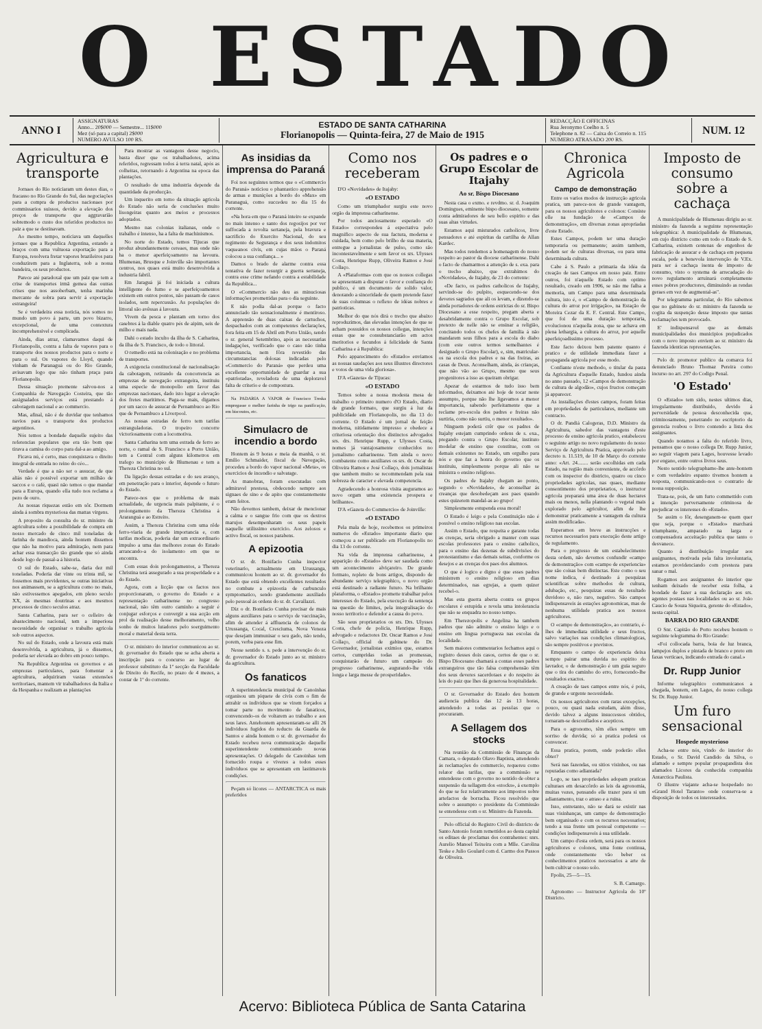O ESTADO
ANNO I
ASSIGNATURAS
Anno... 20$000 — Semestre... 11$000
Mez (só para a capital) 2$000
NUMERO AVULSO 100 RS.
ESTADO DE SANTA CATHARINA
Florianopolis — Quinta-feira, 27 de Maio de 1915
REDACÇÃO E OFFICINAS
Rua Jeronymo Coelho n. 5
Telephone n. 82 — Caixa do Correio n. 115
NUMERO ATRASADO 200 RS.
NUM. 12
Agricultura e transporte
Jornaes do Rio noticiaram um destes dias, o fracasso no Rio Grande do Sul, das negociações para a compra de productos nacionaes por commissarios suissos, devido a elevação dos preços de transporte que aggravarião sobremodo o custo dos referidos productos no paiz a que se destinavam.
Ao mesmo tempo, noticiava um daquelles jornaes que a Republica Argentina, estando a braços com uma vultuosa exportação para a Europa, resolvera fretar vapores brazileiros para conduzirem para a Inglaterra, sob a nossa bandeira, os seus productos.
Parece até paradoxal que um paiz que tem a crise de transportes irmã gemea das outras crises que nos assoberbam, tenha marinha mercante de sobra para servir á exportação estrangeira!
Se é verdadeira essa noticia, nós somos no mundo um povo á parte, um povo bizarro, excepcional, de uma contextura incomprehensivel e complicada.
Ainda, dias atraz, clamavamos daqui de Florianopolis, contra a falta de vapores para o transporte dos nossos productos para o norte e para o sul. Os vapores do Lloyd, quando vinham de Paranaguá ou do Rio Grande, avisavam logo que não tinham praça para Florianopolis.
Dessa situação premente salvou-nos a Companhia de Navegação Costeira, que tão assignalados serviços está prestando á cabotagem nacional e ao commercio.
Mas, afinal, não é de duvidar que tenhamos navios para o transporte dos productos argentinos.
Nós temos a bondade daquelle sujeito das referencias populares que era tão bom que tirava a camisa do corpo para dal-a ao amigo.
Ficava nú, é certo, mas conquistava o direito integral de entrada no reino do céo...
Verdade é que a não ser o assucar, de que aliás não é possivel exportar um milhão de saccos e o café, quasi não temos o que mandar para a Europa, quando ella tudo nos reclama a pezo de ouro.
As nossas riquezas estão em sôr. Dormem ainda á sombra mysteriosa das mattas virgens.
A proposito da consulta do sr. ministro da agricultura sobre a possibilidade de compra em nosso mercado de cinco mil toneladas de farinha de mandioca, ainda hontem dissemos que não ha motivo para admiração, nem para achar essa transacção tão grande que só ainda desde logo de passal-a á historia.
O sul do Estado, sabe-se, daria dez mil toneladas. Poderia dar vinte ou trinta mil, se fossemos mais previdentes, se outras iniciativas nos animassem, se a agricultura como no mais, não estivessemos apegados, em pleno seculo XX, ás mesmas doutrinas e aos mesmos processos de cinco seculos atraz.
Santa Catharina, para ser o celleiro de abastecimento nacional, tem a imperiosa necessidade de organisar o trabalho agricola sob outros aspectos.
No sul do Estado, onde a lavoura está mais desenvolvida, a agricultura, já o dissemos, poderia ser elevada ao dobro em pouco tempo.
Na Republica Argentina os governos e as emprezas particulares, para fomentar a agricultura, adquiriram vastas extensões territoriaes, mantem vir trabalhadores da Italia e da Hespanha e realizam as plantações
Para mostrar as vantagens desse negocio, basta dizer que os trabalhadores, acima referidos, regressam todos á terra natal, após as colheitas, retornando á Argentina na epoca das plantações.
O resultado de uma industria depende da quantidade da producção.
Um inquerito em torno da situação agricola do Estado não seria de conclusões muito lisongeiras quanto aos meios e processos adoptados.
Mesmo nas colonias italianas, onde o trabalho é intenso, ha a falta de machinismos.
No norte do Estado, temos Tijucas que produz abundantemente cereaes, mas onde não ha o menor aperfeiçoamento na lavoura. Blumenau, Brusque e Joinville são importantes centros, nos quaes está muito desenvolvida a industria fabril.
Em Jaraguá já foi iniciada a cultura intelligente do fumo e se aperfeiçoamentos existem em outros pontos, não passam de casos isolados, sem repercussão. As populações do littoral são avêssas á lavoura.
Vivem da pesca e plantam em torno dos casebres á la diable quatro pés de aipim, seis de milho e mais nada.
Dahi o estado inculto da ilha de S. Catharina, da ilha de S. Francisco, de todo o littoral.
O remedio está na colonisação e no problema de transportes.
A exigencia constitucional de nacionalisação da cabotagem, retirando da concorrencia as emprezas de navegação extrangeira, instituiu uma especie de monopolio em favor das emprezas nacionaes, dado isto lugar a elevação dos fretes maritimos. Paga-se mais, digamos por um sacco de assucar de Pernambuco ao Rio que de Pernambuco a Liverpool.
As nossas estradas de ferro tem tarifas estrangulado­ras. O tropeiro concorre victoriosamente com a locomotiva.
Santa Catharina tem uma estrada de ferro ao norte, o ramal de S. Francisco a Porto União, tem a Central com alguns kilometros em trafego no municipio de Blumenau e tem a Thereza Christina no sul.
Da ligação dessas estradas e do seu avanço, em penetração para o interior, depende o futuro do Estado.
Parece-nos que o problema de mais actualidade, de urgencia mais palpitante, é o prolongamento da Thereza Christina á Araranguá e ao Estreito.
Assim, a Thereza Christina com uma rêde ferro-viaria de grande importancia e, com tarifas modicas, poderia dar um extraordinario impulso a uma das melhores zonas do Estado arrancando-a do isolamento em que se encontra.
Com essas dois prolongamentos, a Thereza Christina terá assegurado a sua prosperidade e a do Estado.
Agora, com a licção que os factos nos proporcionaram, o governo do Estado e a representação catharinense no congresso nacional, não têm outro caminho a seguir é conjugar esforços e convergir a sua acção em prol da realisação desse melhoramento, velho sonho de muitos lutadores pelo soerguimento moral e material desta terra.
O sr. ministro do interior communicou ao sr. dr. governador do Estado que se acha aberta a inscripção para o concurso ao lugar de professor substituto da 1ª secção da Faculdade de Direito do Recife, no prazo de 4 mezes, a contar de 1º do corrente.
As insidias da imprensa do Paraná
Foi nos seguintes termos que o «Commercio do Paraná» noticiou o phantastico apprehensão de armas e munições a bordo do «Max» em Paranaguá, como succedeu no dia 15 do corrente.
«Na hora em que o Paraná inteiro se expande no mais intenso e santo dos regosijos por ver suffocada a revolta sertaneja, pela bravura e sacrificio do Exercito Nacional, do seu regimento de Segurança e dos seus indomitos vaqueanos civis, em cujas mãos o Paraná colocou a sua confiança... »
Damos o brado de alarme contra essa tentativa de fazer resurgir a guerra sertaneja, contra esse crime nefando contra a estabilidade da Republica...
O «Commercio não deu as minuciosas informações promettidas para o dia seguinte.
E não podia dal-as porque o facto annunciado tão sensacionalmente é mentiroso. A apprensão de duas caixas de cartuchos, despachados com as competentes declarações, fora feita em 15 de Abril em Porto União, sendo o sr. general Setembrino, após as necessarias indagações, verificado que o caso não tinha importancia, nem fôra revestido das circumstancias dolosas indicadas pelo «Commercio do Paraná» que perdeu uma excellente opportunidade de guardar a sua «patriotada», reveladora de uma deploravel falta de criterio e de compostura.
Na PADARIA A VAPOR de Francisco Treska empregasse o melhor farinha de trigo na panificação, em biscoutos, etc.
Simulacro de incendio a bordo
Hontem ás 9 horas e meia da manhã, o sr. Emilio Schmaider, fiscal de Navegação, procedeu a bordo do vapor nacional «Meta», os exercicios de incendio e salvatage.
As manobras, foram executadas com admiravel prestesa, obdecendo sempre aos signaes de sino e de apito que constantemente eram feitos.
Não devemos tambem, deixar de mencionar a calma e o sangue frio com que os dextros marujos desempenharam os seus papeis naquelle utilissimo exercicio. Aos zelosos e activo fiscal, os nossos parabens.
A epizootia
O sr. dr. Bonifacio Cunha inspector veterinario, actualmente em Urussanga, communicou hontem ao sr. dr. governador do Estado que está obtendo excellentes resultados no combate a epizootia de carbunculo symptomatico, sendo grandemente auxiliado pelo pessoal ás ordens do sr. dr. Cavallazzi.
Diz o dr. Bonifacio Cunha precisar de mais alguns auxiliares para o serviço de vaccinação, afim de attender á affluencia de colonos de Urussanga, Cocal, Cresciuma, Nova Veneza que desejam immunisar o seu gado, não tendo, porem, verba para esse fim.
Nesse sentido s. s. pede a intervenção do sr. dr. governador do Estado junto ao sr. ministro da agricultura.
Os fanaticos
A superintendencia municipal de Canoinhas organisou um piquete de civis com o fim de attrahir os individuos que se virem forçados a tomar parte no movimento de fanaticos, convencendo-os de voltarem ao trabalho e aos seus lares. Antehontem apresentaram-se alli 26 individuos fugidos do reducto da Guarda de Santos e ainda hontem o sr. dr. governador do Estado recebeu nova communicação daquelle superintendente communicando novas apresentações. O delegado de Canoinhas tem fornecido roupa e viveres a todos esses individuos que se apresentam em lastimaveis condições.
Peçam só licores — ANTARCTICA os mais preferidos
Como nos receberam
D'O «Novidades» de Itajahy:
«O ESTADO
Como um triumphador surgiu este novo orgão da imprensa catharinense.
Por todos anciosamente esperado «O Estado» correspondeu á espectativa pelo magnifico aspecto de sua factura, moderna e cuidada, bem como pelo brilho de sua materia, entregue a jornalistas de pulso, como são incontestavelmente e sem favor os srs. Ulysses Costa, Henrique Rupp, Oliveira Ramos e José Collaço.
A «Plataforma» com que os nossos collegas se apresentam a disputar o favor e confiança do publico, é um documento de solido valor, denotando a sinceridade de quem pretende fazer de suas columnas o reflexo de idéas nobres e patrioticas.
Melhor do que nós dirá o trecho que abaixo reproduzimos, das elevadas intenções de que se acham possuidos os nossos collegas, intenções essas que se consubstanciarão em actos meritorios e fecundos á felicidade de Santa Catharina e á Republica:
Pelo apparecimento do «Estado» enviamos as nossas saudações aos seus illustres directores e votos de uma vida gloriosa».
D'A «Gazeta» de Tijucas:
«O ESTADO
Temos sobre a nossa modesta mesa de trabalho o primeiro numero d'O Estado, diario de grande formato, que surgiu á luz da publicidade em Florianopolis, no dia 13 do corrente. O Estado é um jornal de feição moderna, nitidamente impresso e obedece a criteriosa orientação dos distinctos advogados srs. drs. Henrique Rupp, e Ulysses Costa, nomes já vantajosamente conhecidos no jornalismo catharinense. Tem ainda o novo combatente como auxiliares os srs. dr. Oscar de Oliveira Ramos e José Collaço, dois jornalistas que tambem muito se recommendam pela sua nobreza de caracter e elevada competencia.
Agradecendo a honrosa visita auguramos ao novo orgam uma existencia prospera e brilhante».
D'A «Gazeta do Commercio» de Joinville:
«O ESTADO
Pela mala de hoje, recebemos os primeiros numeros do «Estado» importante diario que começou a ser publicado em Florianopolis no dia 13 do corrente.
Na vida da imprensa catharinense, a apparição do «Estado» deve ser saudada como um acontecimento alviçareiro. De grande formato, repleto de bons artigos, dispondo de abundante serviço telegraphico, o novo orgão está destinado a radiante futuro. Na brilhante plataforma, o «Estado» promette trabalhar pelos interesses do Estado, pela execução da sentença na questão de limites, pela integralisação do nosso territorio e defendor a causa do povo.
São seus proprietarios os srs. Drs. Ulysses Costa, chefe de policia, Henrique Rupp, advogado e redactores Dr. Oscar Ramos e José Collaço, official de gabinete do Dr. Governador, jornalistas eximios que, estamos certos, cumpridas todas as promessas, conquistarão de futuro um campeão do progresso catharinense, augurando-lhe vida longa e larga messe de prosperidade».
Os padres e o Grupo Escolar de Itajahy
Ao sr. Bispo Diocesano
Nesta casa o exmo. e revdmo. sr. d. Joaquim Domingues, eminente bispo diocesano, somente conta admiradores de seu bello espirito e das suas altas virtudes.
Estamos aqui misturados catholicos, livre pensadores e até espiritas da cartilha de Allan Kardec.
Mas todos rendemos a homenagem do nosso respeito ao pastor da diocese catharinense. Dahi o facto de chamarmos a attenção de s. exa. para o trecho abaixo, que extrahimos do «Novidades», de Itajahy, de 23 do corrente:
«De facto, os padres catholicos de Itajahy, servindo-se do pulpito, esquecendo-se dos deveres sagrados que ali os levam, e dizendo-se ainda portadores de ordens estrictas do sr. Bispo Diocesano a esse respeito, pregam aberta e desabridamente contra o Grupo Escolar, sob pretexto de nelle não se ensinar a religião, concitando todos os chefes de familia á não mandarem seus filhos para a escola do diabo (com este outros termos semelhantes é designado o Grupo Escolar), e, sim, matricular-os na escola dos padres e na das freiras, as casas de Deus. Aconselham, ainda, ás crianças, que não vão ao Grupo, mesmo que seus progenitores a isso as queiram obrigar.
Apezar de estarmos de tudo isso bem informados, deixamos até hoje de tocar neste assumpto, porque não lhe ligavamos a menor importancia, sabendo perfeitamente que a reclame pro-escola dos padres e freiras não surtiria, como não surtiu, o menor resultado».
Ninguem poderá crêr que os padres de Itajahy estejam cumprindo ordens de s. exa., pregando contra o Grupo Escolar, instituto modelar de ensino que constitue, com os demais existentes no Estado, um orgulho para nós e que faz a honra do governo que os instituiu, simplesmente porque ali não se ministra o ensino religioso.
Os padres de Itajahy chegam ao ponto, segundo o «Novidades», de aconselhar ás creanças que desobedeçam aos paes quando estes quizerem mandal-as ao grupo!
Simplesmente estupenda essa moral!
O Estado é leigo e pela Constituição não é possivel o ensino religioso nas escolas.
Assim o Estado, que respeita e garante todas as crenças, seria obrigado a manter com suas escolas professores para o ensino catholico, para o ensino das dezenas de subdivisões do protestantismo e das demais seitas, conforme os desejos e as crenças dos paes dos alumnos.
O que é logico e digno é que esses padres ministrem o ensino religioso em dias determinados, nas egrejas, a quem quizer recebel-o.
Mas esta guerra aberta contra os grupos escolares é estupida e revela uma intolerancia que não se enquadra no nosso tempo.
Em Therezopolis e Angelina ha tambem padres que não admitte o ensino leigo e o ensino em lingua portugueza nas escolas da localidade.
Sem maiores commentarios fechamos aqui o registro desses dois casos, certos de que o sr. Bispo Diocesano chamará a contas esses padres extrangeiros que tão falsa comprehensão têm dos seus deveres sacerdotaes e do respeito ás leis do paiz que lhes dá generosa hospitalidade.
O sr. Governador do Estado deu hontem audiencia publica das 12 ás 13 horas, attendendo a todas as pessôas que o procuraram.
A Sellagem dos stocks
Na reunião da Commissão de Finanças da Camara, o deputado Olavo Baptista, attendendo ás reclamações do commercio, requereu como relator das tarifas, que a commissão se entendesse com o governo no sentido de obter a suspensão da sellagem dos «stocks», á exemplo do que se fez relativamente aos impostos sobre artefactos de borracha. Ficou resolvido que sobre o assumpto o presidente da Commissão se entendesse com o sr. Ministro da Fazenda.
Pelo official do Registro Civil do districto de Santo Antonio foram remettidos ao desta capital os editaes de proclamas dos contrahentes: snrs. Aurelio Manoel Teixeira com a Mlle. Carolina Teske e Julio Goulard com d. Carmo dos Passos de Oliveira.
Chronica Agricola
Campo de demonstração
Entre os varios modos de instrucção agricola pratica, um parece-nos de grande vantagem, para os nossos agricultores e colonos: Consiste elle na fundação de «Campos de demonstração», em diversas zonas apropriadas d'este Estado.
Estes Campos, podem ter uma duração temporaria ou permanente; assim tambem, podem ser de culturas diversas, ou para uma determinada cultura.
Cabe á S. Paulo a primazia da idéa da creação de taes Campos em nosso paiz. Entre outros, foi n'aquelle Estado com optimo resultado, creado em 1906, se não me falha a memoria, um Campo para uma determinada cultura, isto é, o «Campo de demonstração da cultura do arroz por irrigação», na Estação de Moreira Cezar da E. F. Central. Este Campo, que foi de uma duração temporaria, evolucionou n'aquella zona, que se achava em plena lethargia, a cultura do arroz, por aquelle aperfeiçoadissimo processo.
Este facto deixou bem patente quanto é pratico e de utilidade immediata fazer a propaganda agricola por esse modo.
Confiante n'este methodo, o titular da pasta da Agricultura d'aquelle Estado, fundou ainda no anno passado, 12 «Campos de demonstração de cultura de algodão», cujos fructos começam já apparecer.
As installações d'estes campos, foram feitas em propriedades de particulares, mediante um contracto.
O dr. Pandiá Calogeras, D.D. Ministro da Agricultura, sabedor das vantagens d'este processo de ensino agricola pratico, estabeleceu o seguinte artigo no novo regulamento do nosso Serviço de Agricultura Pratica, approvado pelo decreto n. 11.519, de 10 de Março do corrente anno: «Art. 24........ serão escolhidas em cada Estado, na região mais conveniente, de accôrdo com os inspector do districto, quatro ou cinco propriedades agricolas, nas quaes, mediante consentimento dos proprietarios, o instructor agricola preparará uma área de duas hectares mais ou menos, nella plantando o vegetal mais explorado pelo agricultor, afim de lhe demonstrar praticamente a vantagem da cultura assim modificada».
Esperamos em breve as instrucções e recursos necessarios para execução deste artigo de regulamento.
Para o progresso de um estabelecimento desta ordem, não devemos confundir «campo de demonstração» com «campo de experiencia» que são coisas bem distinctas. Este como o seu nome indica, é destinado á pesquizas scientificas sobre methodos de cultura, adubação, etc., pesquizas essas de resultado duvidoso e, não raro, negativo. São campos indispensaveis ás estações agronomicas, mas de nenhuma utilidade pratica aos nossos agricultores.
O «campo de demonstração», ao contrario, é-lhes de immediata utilidade e seus fructos, salvo variações nas condições climatologicas, são sempre positivos e previstos.
Emquanto o campo de experiencia deixa sempre pairar uma duvida no espirito do lavrador, o de demonstração é um guia seguro que o tira do caminho do erro, fornecendo-lhe resultados exactos.
A creação de taes campos entre nós, é pois, de grande e urgente necessidade.
Os nossos agricultores com raras excepções, pouco, ou quasi nada estudam, além disso, devido talvez a alguns insuccessos obtidos, tornaram-se desconfiados e acepticos.
Para o agronomo, têm elles sempre um sorriso de duvida; só a pratica poderá os convencer.
Essa pratica, porem, onde poderão elles obter?
Será nas fazendas, ou sitios visinhos, ou nas reputadas como adiantada?
Logo, se taes propriedades adopam praticas culturaes em desaccôrdo as leis da agronomia, muitas vezes, pensando elle trazer para si um adiantamento, traz o atraso e a ruina.
Isso, entretanto, não se dará se existir nas suas visinhanças, um campo de demonstração bem organisado e com os recursos necessarios; tendo a sua frente um pessoal competente — condições indispensaveis á sua utilidade.
Um campo d'esta ordem, será para os nossos agricultores e colonos, uma fonte continua, onde constantemente vão beber os conhecimentos praticos necessarios a arte de bem cultivar o nosso solo.
Fpolis, 25—5—15.
S. B. Camargo.
Agronomo — Instructor Agricola do 10º Districto.
Imposto de consumo sobre a cachaça
A municipalidade de Blumenau dirigiu ao sr. ministro da fazenda a seguinte representação telegraphica: A municipalidade de Blumenau, em cujo districto como em todo o Estado de S. Catharina, existem centenas de engenhos de fabricação de assucar e de cachaça em pequena escala, pede a benevola intervenção de V.Ex. para ser á cachaça isenta de imposto de consumo, visto o systema de arrecadação do novo regulamento arruinará completamente esses pobres productores, diminuindo as rendas geraes em vez de augmental-as".
Por telegramma particular, do Rio sabemos que no gabinete do sr. ministro da fazenda se cogita da suspenção desse imposto que tantas reclamações tem provocado.
E' indispensavel que as demais municipalidades dos municipios prejudicados com o novo imposto enviem ao sr. ministro da fazenda identicas representações.
Pelo dr. promotor publico da comarca foi denunciado Bruno Thomaz Pereira como incurso no art. 297 do Codigo Penal.
'O Estado'
O «Estado» tem sido, nestes ultimos dias, irregularmente distribuido, devido á perversidade de pessoa desconhecida que, criminosamente, penetrando no escriptorio da gerencia roubou o livro contendo a lista dos assignantes.
Quando notamos a falta do referido livro, pensamos que o nosso collega Dr. Rupp Junior, ao seguir viagem para Lages, houvesse levado por engano, entre outros livros seus.
Nesto sentido telegraphamo-lhe ante-hontem e com verdadeiro espanto tivemos hontem a resposta, communicando-nos o contrario de nossa supposição.
Trata-se, pois, de um furto commettido com a intenção perversamente criminosa de prejudicar os interesses do «Estado».
Se assim o fôr, desenganem-se quem quer que seja, porque o «Estado» marchará triumphante, amparado na larga e compensadora acceitação publica que tanto o desvanece.
Quanto á distribuição irregular aos assignantes, motivada pela falta involuntaria, estamos providenciando com presteza para sanar o mal.
Rogamos aos assignantes do interior que tenham deixado de receber esta folha, a bondade de fazer a sua declaração aos srs. agentes postaes nas localidades ou ao sr. João Caucio de Souza Siqueira, gerente do «Estado», nesta capital.
BARRA DO RIO GRANDE
O Snr. Capitão do Porto recebeu hontem o seguinte telegramma do Rio Grande:
«Foi collocada barra, boia de luz branca, lampejos duplos e pintada de branco e preto em faxas verticaes, indicando entrada do canal.»
Dr. Rupp Junior
Informe telegraphico communicanos a chegada, hontem, em Lages, do nosso collega Sr. Dr. Rupp Junior.
Um furo sensacional
Hospede mysterioso
Acha-se entre nós, vindo do interior do Estado, o Sr. David Candido da Silva, o afamado e sempre popular propagandista dos afamados Licores da conhecida companhia Antarctica Paulista.
O illustre viajante acha-se hospedado no «Grand Hotel Taranto» onde conserva-se a disposição de todos os interessados.
Acervo: Biblioteca Pública de Santa Catarina